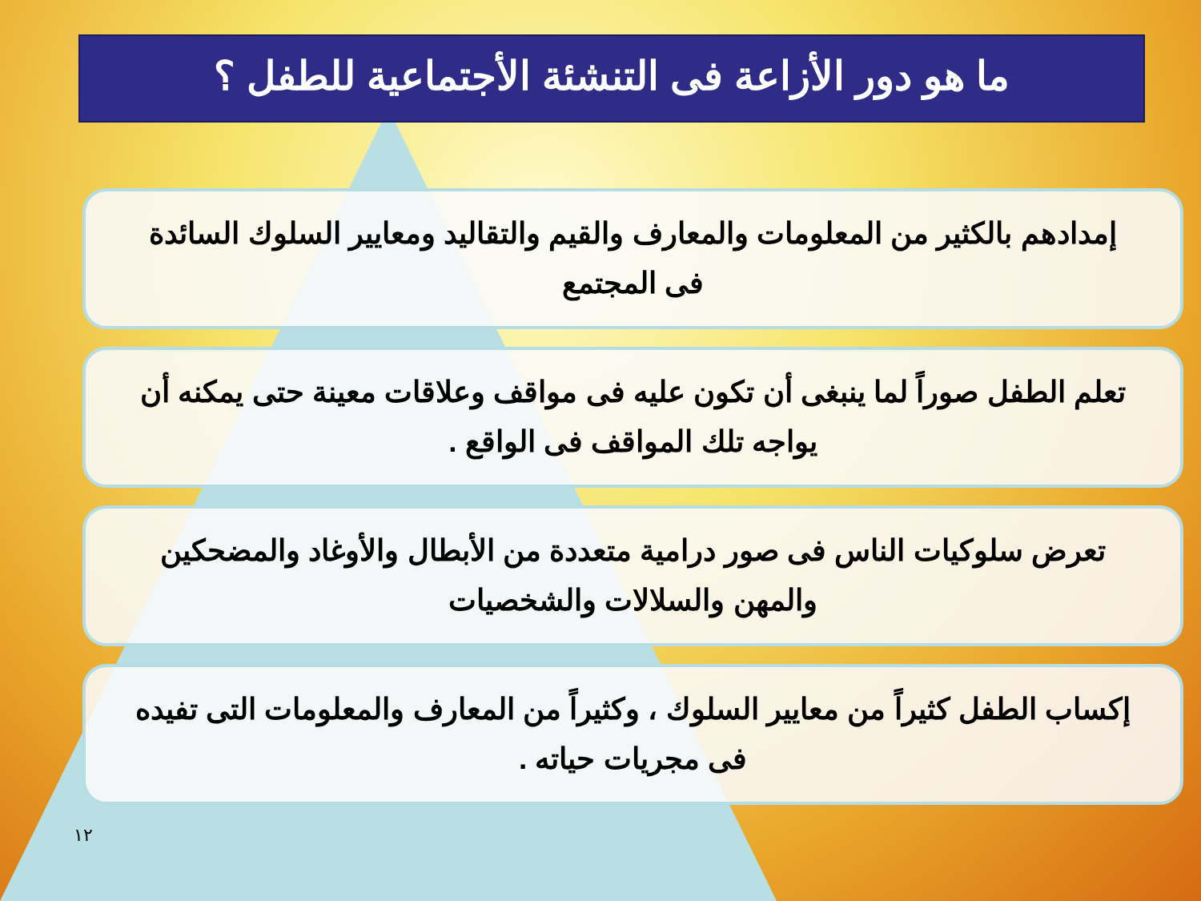ما هو دور الأزاعة فى التنشئة الأجتماعية للطفل ؟
إمدادهم بالكثير من المعلومات والمعارف والقيم والتقاليد ومعايير السلوك السائدة فى المجتمع
تعلم الطفل صوراً لما ينبغى أن تكون عليه فى مواقف وعلاقات معينة حتى يمكنه أن يواجه تلك المواقف فى الواقع .
تعرض سلوكيات الناس فى صور درامية متعددة من الأبطال والأوغاد والمضحكين والمهن والسلالات والشخصيات
إكساب الطفل كثيراً من معايير السلوك ، وكثيراً من المعارف والمعلومات التى تفيده فى مجريات حياته .
١٢